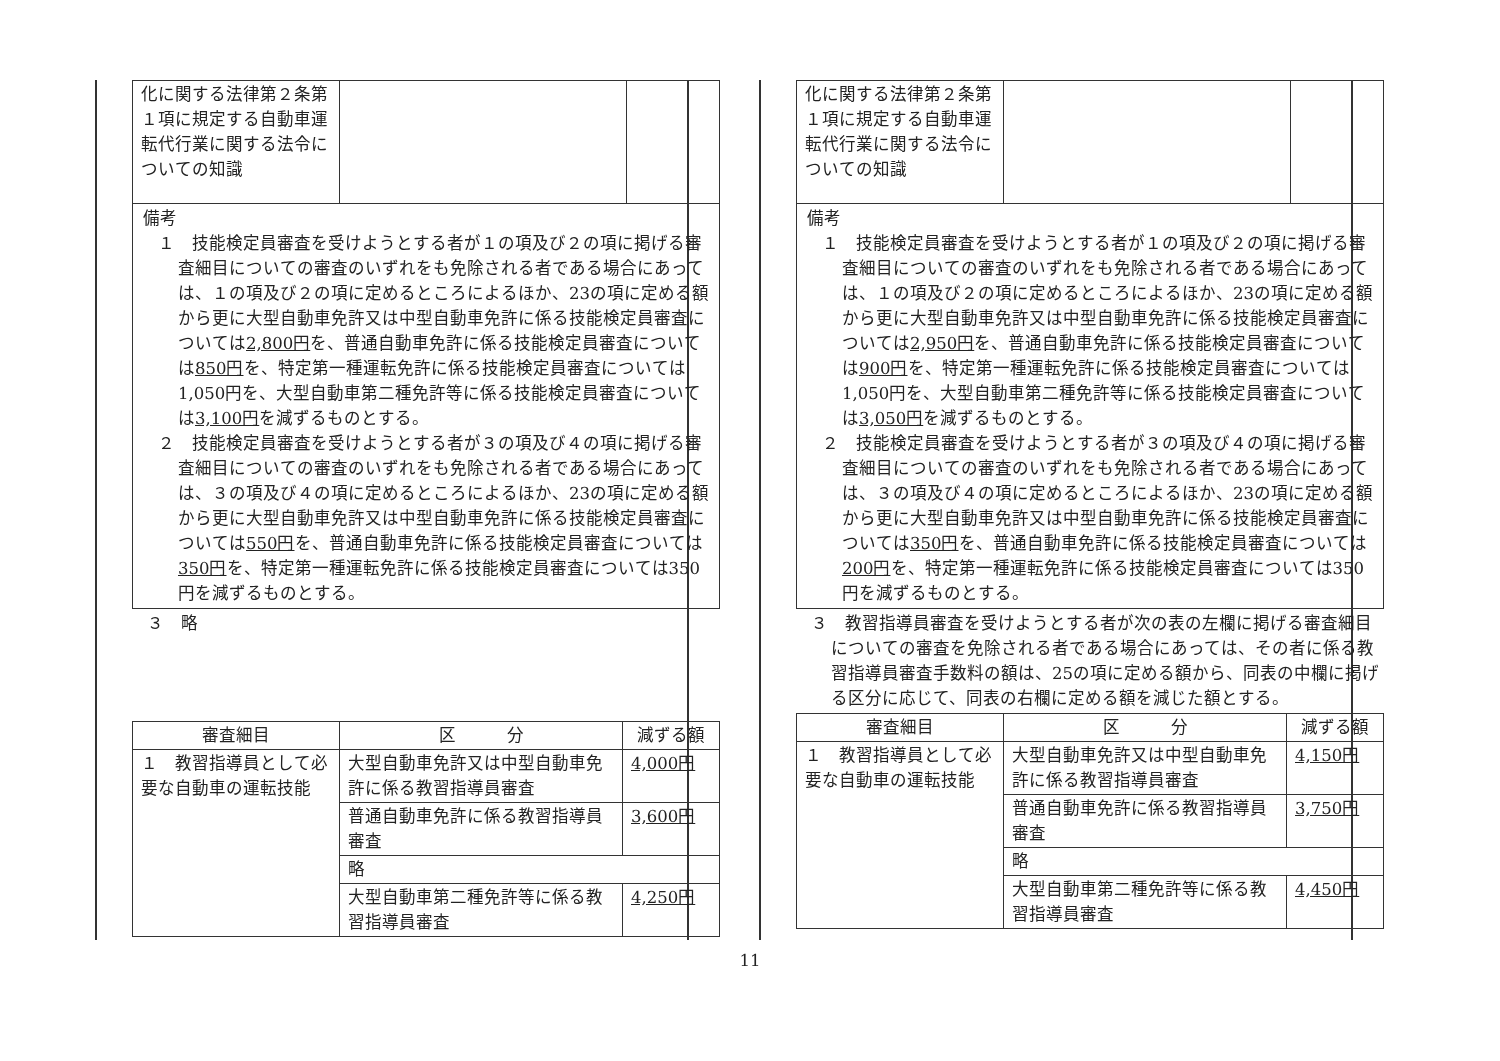| 化に関する法律第２条第１項に規定する自動車運転代行業に関する法令についての知識 | | |
備考
１　技能検定員審査を受けようとする者が１の項及び２の項に掲げる審査細目についての審査のいずれをも免除される者である場合にあっては、１の項及び２の項に定めるところによるほか、23の項に定める額から更に大型自動車免許又は中型自動車免許に係る技能検定員審査については2,800円を、普通自動車免許に係る技能検定員審査については850円を、特定第一種運転免許に係る技能検定員審査については1,050円を、大型自動車第二種免許等に係る技能検定員審査については3,100円を減ずるものとする。
２　技能検定員審査を受けようとする者が３の項及び４の項に掲げる審査細目についての審査のいずれをも免除される者である場合にあっては、３の項及び４の項に定めるところによるほか、23の項に定める額から更に大型自動車免許又は中型自動車免許に係る技能検定員審査については550円を、普通自動車免許に係る技能検定員審査については350円を、特定第一種運転免許に係る技能検定員審査については350円を減ずるものとする。
３　略
| 審査細目 | 区 分 | 減ずる額 |
| --- | --- | --- |
| １ 教習指導員として必要な自動車の運転技能 | 大型自動車免許又は中型自動車免許に係る教習指導員審査 | 4,000円 |
| | 普通自動車免許に係る教習指導員審査 | 3,600円 |
| | 略 | |
| | 大型自動車第二種免許等に係る教習指導員審査 | 4,250円 |
| 化に関する法律第２条第１項に規定する自動車運転代行業に関する法令についての知識 | | |
備考
１　技能検定員審査を受けようとする者が１の項及び２の項に掲げる審査細目についての審査のいずれをも免除される者である場合にあっては、１の項及び２の項に定めるところによるほか、23の項に定める額から更に大型自動車免許又は中型自動車免許に係る技能検定員審査については2,950円を、普通自動車免許に係る技能検定員審査については900円を、特定第一種運転免許に係る技能検定員審査については1,050円を、大型自動車第二種免許等に係る技能検定員審査については3,050円を減ずるものとする。
２　技能検定員審査を受けようとする者が３の項及び４の項に掲げる審査細目についての審査のいずれをも免除される者である場合にあっては、３の項及び４の項に定めるところによるほか、23の項に定める額から更に大型自動車免許又は中型自動車免許に係る技能検定員審査については350円を、普通自動車免許に係る技能検定員審査については200円を、特定第一種運転免許に係る技能検定員審査については350円を減ずるものとする。
３　教習指導員審査を受けようとする者が次の表の左欄に掲げる審査細目についての審査を免除される者である場合にあっては、その者に係る教習指導員審査手数料の額は、25の項に定める額から、同表の中欄に掲げる区分に応じて、同表の右欄に定める額を減じた額とする。
| 審査細目 | 区 分 | 減ずる額 |
| --- | --- | --- |
| １ 教習指導員として必要な自動車の運転技能 | 大型自動車免許又は中型自動車免許に係る教習指導員審査 | 4,150円 |
| | 普通自動車免許に係る教習指導員審査 | 3,750円 |
| | 略 | |
| | 大型自動車第二種免許等に係る教習指導員審査 | 4,450円 |
11